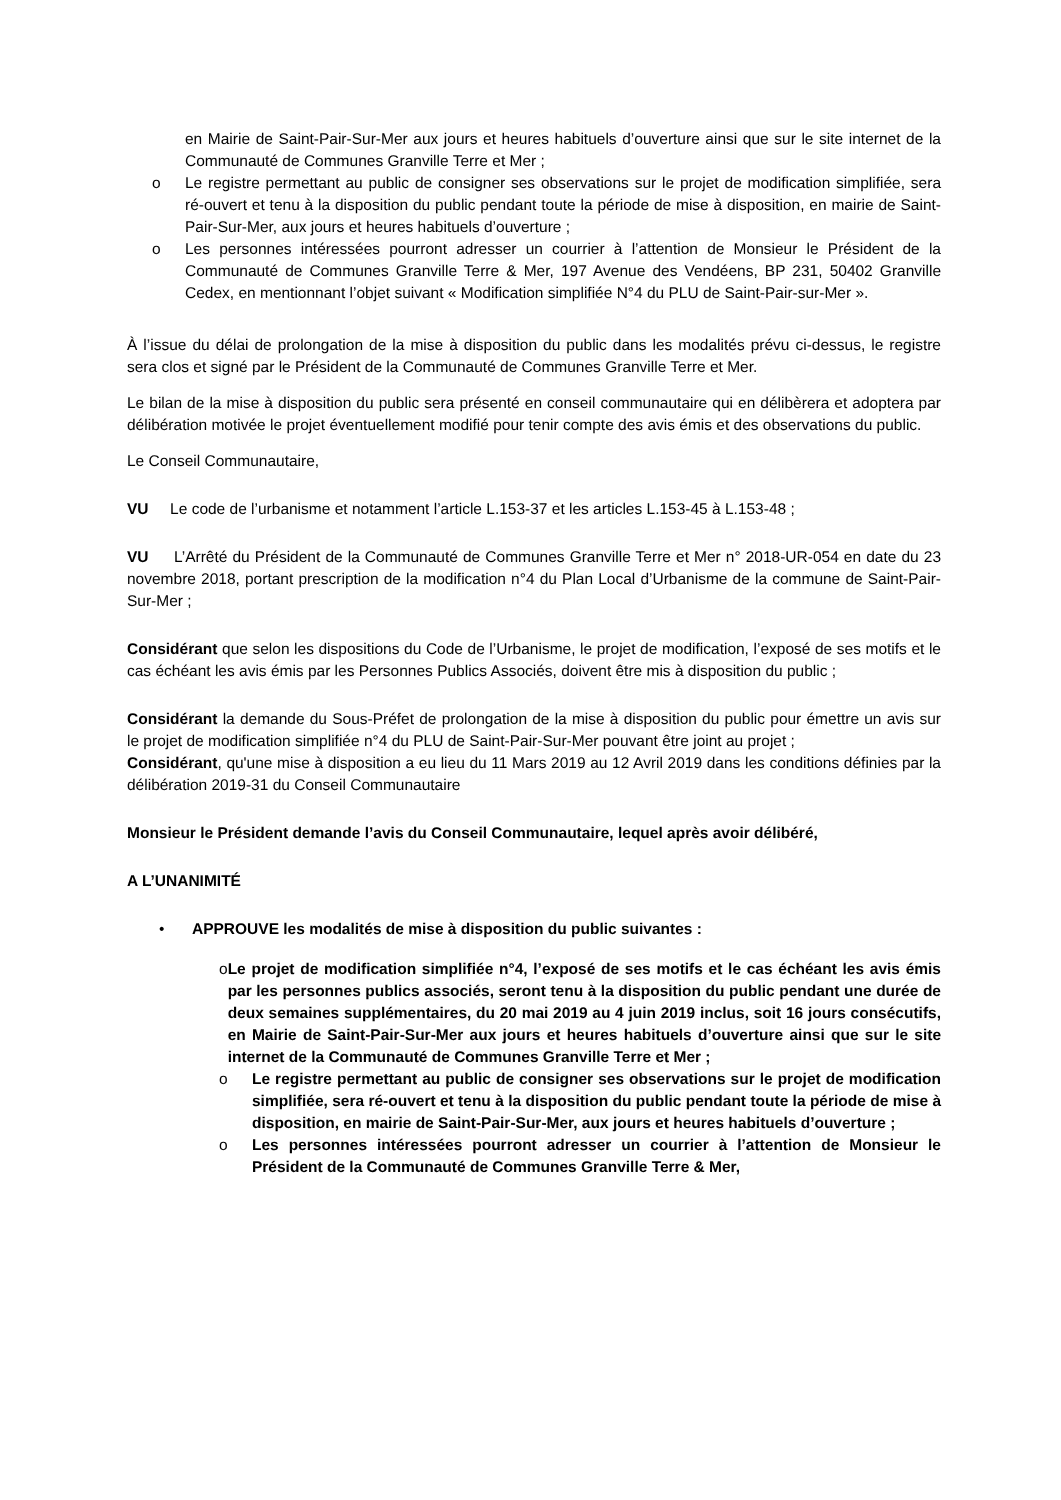en Mairie de Saint-Pair-Sur-Mer aux jours et heures habituels d’ouverture ainsi que sur le site internet de la Communauté de Communes Granville Terre et Mer ;
o Le registre permettant au public de consigner ses observations sur le projet de modification simplifiée, sera ré-ouvert et tenu à la disposition du public pendant toute la période de mise à disposition, en mairie de Saint-Pair-Sur-Mer, aux jours et heures habituels d’ouverture ;
o Les personnes intéressées pourront adresser un courrier à l’attention de Monsieur le Président de la Communauté de Communes Granville Terre & Mer, 197 Avenue des Vendéens, BP 231, 50402 Granville Cedex, en mentionnant l’objet suivant « Modification simplifiée N°4 du PLU de Saint-Pair-sur-Mer ».
À l’issue du délai de prolongation de la mise à disposition du public dans les modalités prévu ci-dessus, le registre sera clos et signé par le Président de la Communauté de Communes Granville Terre et Mer.
Le bilan de la mise à disposition du public sera présenté en conseil communautaire qui en délibèrera et adoptera par délibération motivée le projet éventuellement modifié pour tenir compte des avis émis et des observations du public.
Le Conseil Communautaire,
VU Le code de l’urbanisme et notamment l’article L.153-37 et les articles L.153-45 à L.153-48 ;
VU L’Arrêté du Président de la Communauté de Communes Granville Terre et Mer n° 2018-UR-054 en date du 23 novembre 2018, portant prescription de la modification n°4 du Plan Local d’Urbanisme de la commune de Saint-Pair-Sur-Mer ;
Considérant que selon les dispositions du Code de l’Urbanisme, le projet de modification, l’exposé de ses motifs et le cas échéant les avis émis par les Personnes Publics Associés, doivent être mis à disposition du public ;
Considérant la demande du Sous-Préfet de prolongation de la mise à disposition du public pour émettre un avis sur le projet de modification simplifiée n°4 du PLU de Saint-Pair-Sur-Mer pouvant être joint au projet ;
Considérant, qu'une mise à disposition a eu lieu du 11 Mars 2019 au 12 Avril 2019 dans les conditions définies par la délibération 2019-31 du Conseil Communautaire
Monsieur le Président demande l’avis du Conseil Communautaire, lequel après avoir délibéré,
A L’UNANIMITÉ
• APPROUVE les modalités de mise à disposition du public suivantes :
o Le projet de modification simplifiée n°4, l’exposé de ses motifs et le cas échéant les avis émis par les personnes publics associés, seront tenu à la disposition du public pendant une durée de deux semaines supplémentaires, du 20 mai 2019 au 4 juin 2019 inclus, soit 16 jours consécutifs, en Mairie de Saint-Pair-Sur-Mer aux jours et heures habituels d’ouverture ainsi que sur le site internet de la Communauté de Communes Granville Terre et Mer ;
o Le registre permettant au public de consigner ses observations sur le projet de modification simplifiée, sera ré-ouvert et tenu à la disposition du public pendant toute la période de mise à disposition, en mairie de Saint-Pair-Sur-Mer, aux jours et heures habituels d’ouverture ;
o Les personnes intéressées pourront adresser un courrier à l’attention de Monsieur le Président de la Communauté de Communes Granville Terre & Mer,